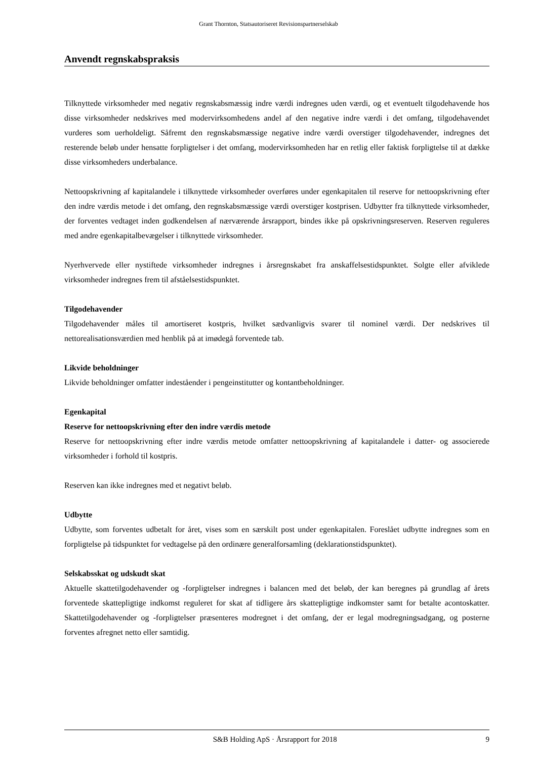Grant Thornton, Statsautoriseret Revisionspartnerselskab
Anvendt regnskabspraksis
Tilknyttede virksomheder med negativ regnskabsmæssig indre værdi indregnes uden værdi, og et eventu­elt tilgodehavende hos disse virksomheder nedskrives med modervirksomhedens andel af den negative indre værdi i det omfang, tilgodehavendet vurderes som uerholdeligt. Såfremt den regnskabsmæssige ne­gative indre værdi overstiger tilgodehavender, indregnes det resterende beløb under hensatte forpligtelser i det omfang, modervirksomheden har en retlig eller faktisk forpligtelse til at dække disse virksomheders underbalance.
Nettoopskrivning af kapitalandele i tilknyttede virksomheder overføres under egenkapitalen til reserve for nettoopskrivning efter den indre værdis metode i det omfang, den regnskabsmæssige værdi overstiger kostprisen. Udbytter fra tilknyttede virksomheder, der forventes vedtaget inden godkendelsen af nærvæ­rende årsrapport, bindes ikke på opskrivningsreserven. Reserven reguleres med andre egenkapitalbevæ­gelser i tilknyttede virksomheder.
Nyerhvervede eller nystiftede virksomheder indregnes i årsregnskabet fra anskaffelsestidspunktet. Solgte eller afviklede virksomheder indregnes frem til afståelsestidspunktet.
Tilgodehavender
Tilgodehavender måles til amortiseret kostpris, hvilket sædvanligvis svarer til nominel værdi. Der ned­skrives til nettorealisationsværdien med henblik på at imødegå forventede tab.
Likvide beholdninger
Likvide beholdninger omfatter indeståender i pengeinstitutter og kontantbeholdninger.
Egenkapital
Reserve for nettoopskrivning efter den indre værdis metode
Reserve for nettoopskrivning efter indre værdis metode omfatter nettoopskrivning af kapitalandele i dat­ter- og associerede virksomheder i forhold til kostpris.
Reserven kan ikke indregnes med et negativt beløb.
Udbytte
Udbytte, som forventes udbetalt for året, vises som en særskilt post under egenkapitalen. Foreslået udbyt­te indregnes som en forpligtelse på tidspunktet for vedtagelse på den ordinære generalforsamling (dekla­rationstidspunktet).
Selskabsskat og udskudt skat
Aktuelle skattetilgodehavender og -forpligtelser indregnes i balancen med det beløb, der kan beregnes på grundlag af årets forventede skattepligtige indkomst reguleret for skat af tidligere års skattepligtige ind­komster samt for betalte acontoskatter. Skattetilgodehavender og -forpligtelser præsenteres modregnet i det omfang, der er legal modregningsadgang, og posterne forventes afregnet netto eller samtidig.
S&B Holding ApS · Årsrapport for 2018 9